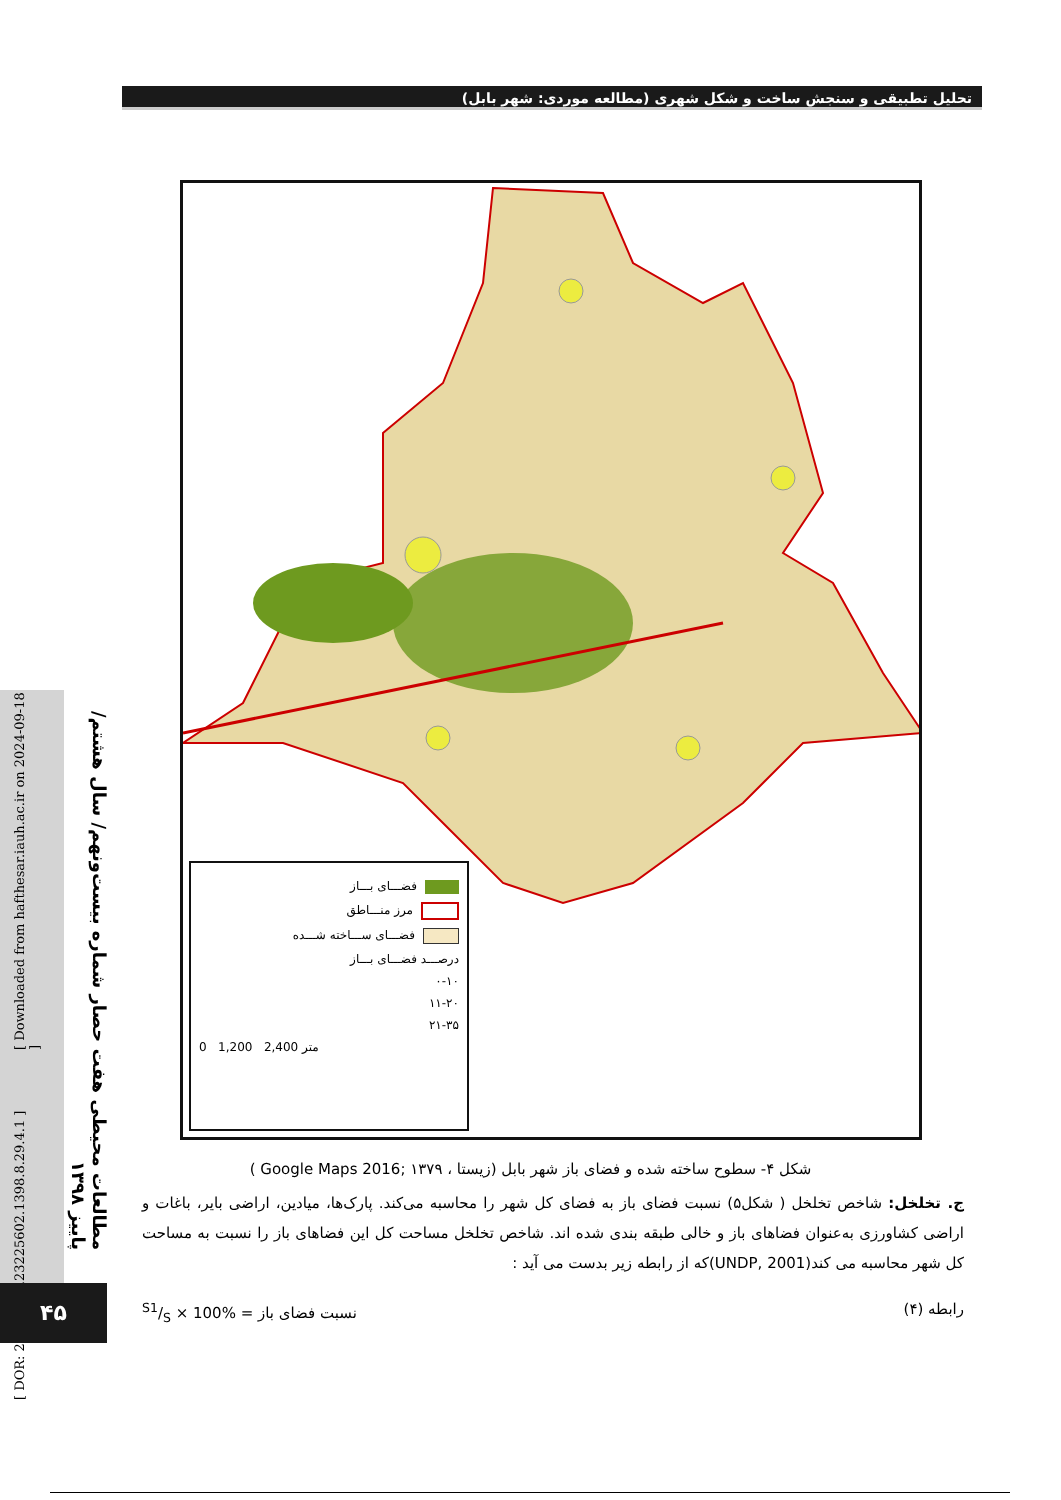تحلیل تطبیقی و سنجش ساخت و شکل شهری (مطالعه موردی: شهر بابل)
فضـــای بـــاز
مرز منـــاطق
فضـــای ســـاخته شـــده
درصـــد فضـــای بـــاز
۰-۱۰
۱۱-۲۰
۲۱-۳۵
0 1,200 2,400 متر
شکل ۴- سطوح ساخته شده و فضای باز شهر بابل (زیستا ، ۱۳۷۹ ;Google Maps 2016 )
ج. تخلخل: شاخص تخلخل ( شکل۵) نسبت فضای باز به فضای کل شهر را محاسبه می‌کند. پارک‌ها، میادین، اراضی بایر، باغات و اراضی کشاورزی به‌عنوان فضاهای باز و خالی طبقه بندی شده اند. شاخص تخلخل مساحت کل این فضاهای باز را نسبت به مساحت کل شهر محاسبه می کند(UNDP, 2001)که از رابطه زیر بدست می آید :
رابطه (۴) نسبت فضای باز = S1/S × 100%
[ Downloaded from hafthesar.iauh.ac.ir on 2024-09-18 ]
[ DOR: 20.1001.1.23225602.1398.8.29.4.1 ]
مطالعات محیطی هفت حصار شماره بیست‌ونهم/ سال هشتم/ پاییز ۱۳۹۸
۴۵